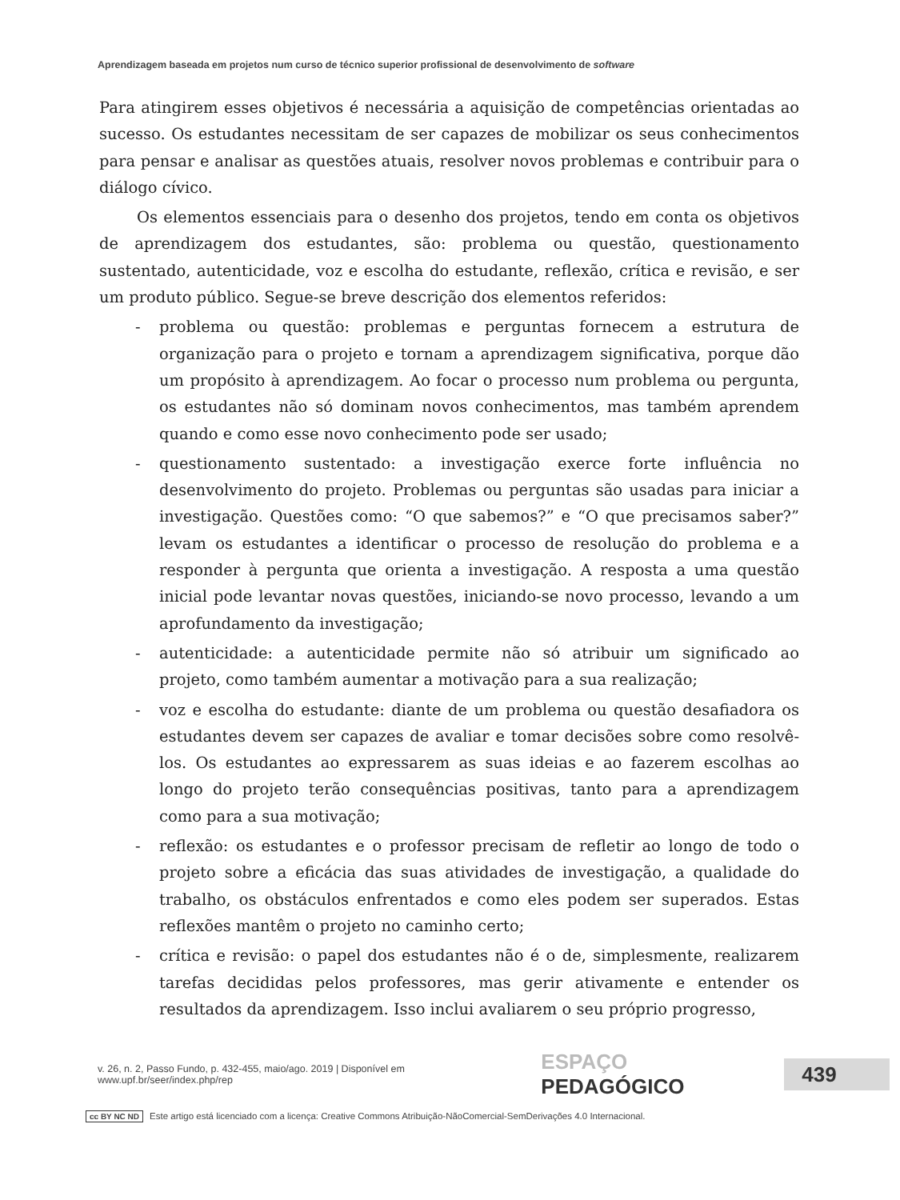Aprendizagem baseada em projetos num curso de técnico superior profissional de desenvolvimento de software
Para atingirem esses objetivos é necessária a aquisição de competências orientadas ao sucesso. Os estudantes necessitam de ser capazes de mobilizar os seus conhecimentos para pensar e analisar as questões atuais, resolver novos problemas e contribuir para o diálogo cívico.
Os elementos essenciais para o desenho dos projetos, tendo em conta os objetivos de aprendizagem dos estudantes, são: problema ou questão, questionamento sustentado, autenticidade, voz e escolha do estudante, reflexão, crítica e revisão, e ser um produto público. Segue-se breve descrição dos elementos referidos:
- problema ou questão: problemas e perguntas fornecem a estrutura de organização para o projeto e tornam a aprendizagem significativa, porque dão um propósito à aprendizagem. Ao focar o processo num problema ou pergunta, os estudantes não só dominam novos conhecimentos, mas também aprendem quando e como esse novo conhecimento pode ser usado;
- questionamento sustentado: a investigação exerce forte influência no desenvolvimento do projeto. Problemas ou perguntas são usadas para iniciar a investigação. Questões como: “O que sabemos?” e “O que precisamos saber?” levam os estudantes a identificar o processo de resolução do problema e a responder à pergunta que orienta a investigação. A resposta a uma questão inicial pode levantar novas questões, iniciando-se novo processo, levando a um aprofundamento da investigação;
- autenticidade: a autenticidade permite não só atribuir um significado ao projeto, como também aumentar a motivação para a sua realização;
- voz e escolha do estudante: diante de um problema ou questão desafiadora os estudantes devem ser capazes de avaliar e tomar decisões sobre como resolvê-los. Os estudantes ao expressarem as suas ideias e ao fazerem escolhas ao longo do projeto terão consequências positivas, tanto para a aprendizagem como para a sua motivação;
- reflexão: os estudantes e o professor precisam de refletir ao longo de todo o projeto sobre a eficácia das suas atividades de investigação, a qualidade do trabalho, os obstáculos enfrentados e como eles podem ser superados. Estas reflexões mantêm o projeto no caminho certo;
- crítica e revisão: o papel dos estudantes não é o de, simplesmente, realizarem tarefas decididas pelos professores, mas gerir ativamente e entender os resultados da aprendizagem. Isso inclui avaliarem o seu próprio progresso,
v. 26, n. 2, Passo Fundo, p. 432-455, maio/ago. 2019 | Disponível em www.upf.br/seer/index.php/rep ESPAÇO PEDAGÓGICO
439
cc BY NC ND Este artigo está licenciado com a licença: Creative Commons Atribuição-NãoComercial-SemDerivações 4.0 Internacional.